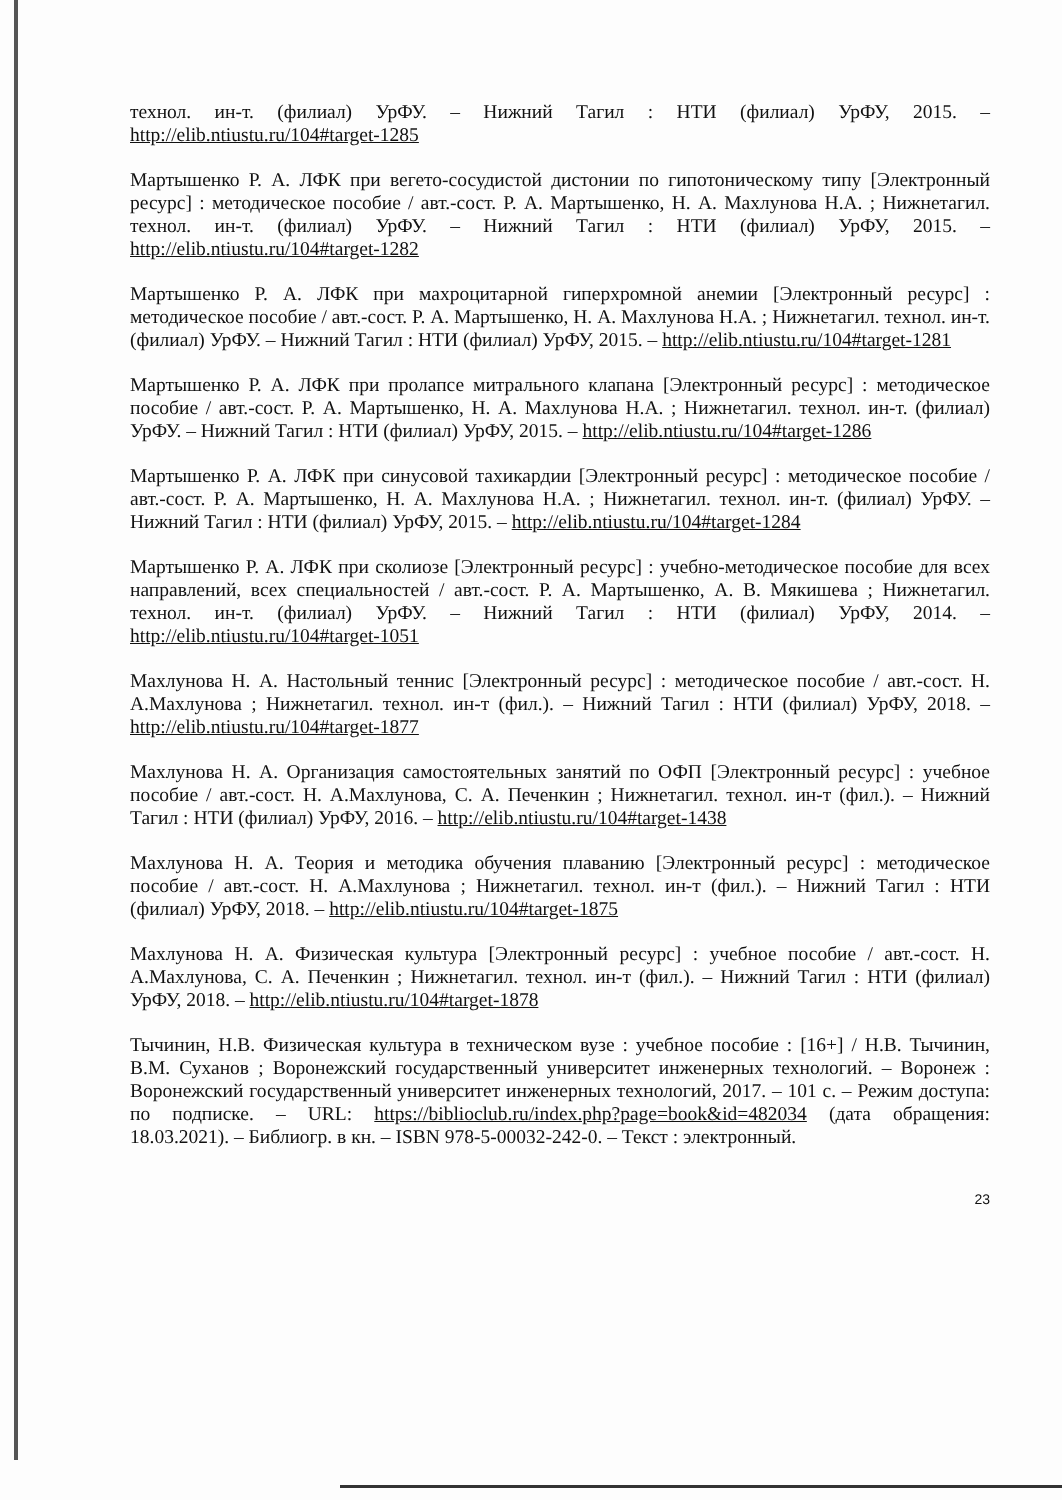технол. ин-т. (филиал) УрФУ. – Нижний Тагил : НТИ (филиал) УрФУ, 2015. – http://elib.ntiustu.ru/104#target-1285
Мартышенко Р. А. ЛФК при вегето-сосудистой дистонии по гипотоническому типу [Электронный ресурс] : методическое пособие / авт.-сост. Р. А. Мартышенко, Н. А. Махлунова Н.А. ; Нижнетагил. технол. ин-т. (филиал) УрФУ. – Нижний Тагил : НТИ (филиал) УрФУ, 2015. – http://elib.ntiustu.ru/104#target-1282
Мартышенко Р. А. ЛФК при махроцитарной гиперхромной анемии [Электронный ресурс] : методическое пособие / авт.-сост. Р. А. Мартышенко, Н. А. Махлунова Н.А. ; Нижнетагил. технол. ин-т. (филиал) УрФУ. – Нижний Тагил : НТИ (филиал) УрФУ, 2015. – http://elib.ntiustu.ru/104#target-1281
Мартышенко Р. А. ЛФК при пролапсе митрального клапана [Электронный ресурс] : методическое пособие / авт.-сост. Р. А. Мартышенко, Н. А. Махлунова Н.А. ; Нижнетагил. технол. ин-т. (филиал) УрФУ. – Нижний Тагил : НТИ (филиал) УрФУ, 2015. – http://elib.ntiustu.ru/104#target-1286
Мартышенко Р. А. ЛФК при синусовой тахикардии [Электронный ресурс] : методическое пособие / авт.-сост. Р. А. Мартышенко, Н. А. Махлунова Н.А. ; Нижнетагил. технол. ин-т. (филиал) УрФУ. – Нижний Тагил : НТИ (филиал) УрФУ, 2015. – http://elib.ntiustu.ru/104#target-1284
Мартышенко Р. А. ЛФК при сколиозе [Электронный ресурс] : учебно-методическое пособие для всех направлений, всех специальностей / авт.-сост. Р. А. Мартышенко, А. В. Мякишева ; Нижнетагил. технол. ин-т. (филиал) УрФУ. – Нижний Тагил : НТИ (филиал) УрФУ, 2014. – http://elib.ntiustu.ru/104#target-1051
Махлунова Н. А. Настольный теннис [Электронный ресурс] : методическое пособие / авт.-сост. Н. А.Махлунова ; Нижнетагил. технол. ин-т (фил.). – Нижний Тагил : НТИ (филиал) УрФУ, 2018. – http://elib.ntiustu.ru/104#target-1877
Махлунова Н. А. Организация самостоятельных занятий по ОФП [Электронный ресурс] : учебное пособие / авт.-сост. Н. А.Махлунова, С. А. Печенкин ; Нижнетагил. технол. ин-т (фил.). – Нижний Тагил : НТИ (филиал) УрФУ, 2016. – http://elib.ntiustu.ru/104#target-1438
Махлунова Н. А. Теория и методика обучения плаванию [Электронный ресурс] : методическое пособие / авт.-сост. Н. А.Махлунова ; Нижнетагил. технол. ин-т (фил.). – Нижний Тагил : НТИ (филиал) УрФУ, 2018. – http://elib.ntiustu.ru/104#target-1875
Махлунова Н. А. Физическая культура [Электронный ресурс] : учебное пособие / авт.-сост. Н. А.Махлунова, С. А. Печенкин ; Нижнетагил. технол. ин-т (фил.). – Нижний Тагил : НТИ (филиал) УрФУ, 2018. – http://elib.ntiustu.ru/104#target-1878
Тычинин, Н.В. Физическая культура в техническом вузе : учебное пособие : [16+] / Н.В. Тычинин, В.М. Суханов ; Воронежский государственный университет инженерных технологий. – Воронеж : Воронежский государственный университет инженерных технологий, 2017. – 101 с. – Режим доступа: по подписке. – URL: https://biblioclub.ru/index.php?page=book&id=482034 (дата обращения: 18.03.2021). – Библиогр. в кн. – ISBN 978-5-00032-242-0. – Текст : электронный.
23